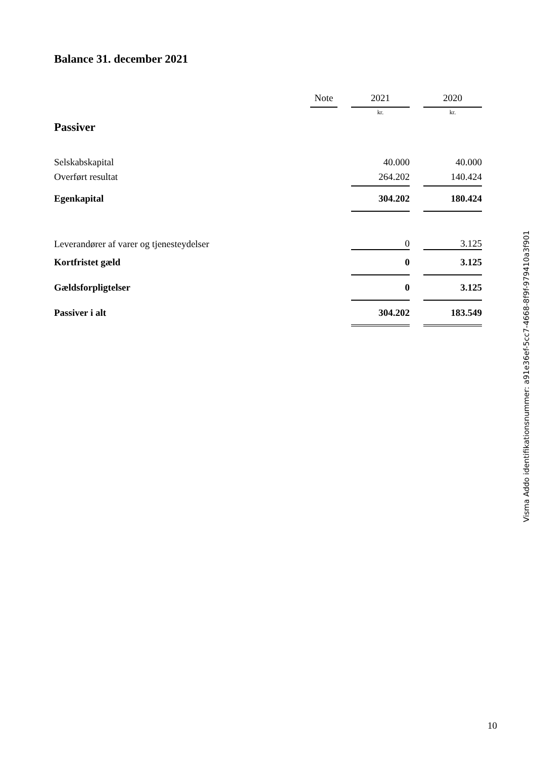Balance 31. december 2021
| | Note | | 2021 | | 2020 |
| | | | kr. | | kr. |
| Passiver | | | | | |
| Selskabskapital | | | 40.000 | | 40.000 |
| Overført resultat | | | 264.202 | | 140.424 |
| Egenkapital | | | 304.202 | | 180.424 |
| Leverandører af varer og tjenesteydelser | | | 0 | | 3.125 |
| Kortfristet gæld | | | 0 | | 3.125 |
| Gældsforpligtelser | | | 0 | | 3.125 |
| Passiver i alt | | | 304.202 | | 183.549 |
Visma Addo identifikationsnummer: a91e36ef-5cc7-4668-8f9f-979410a3f901
10